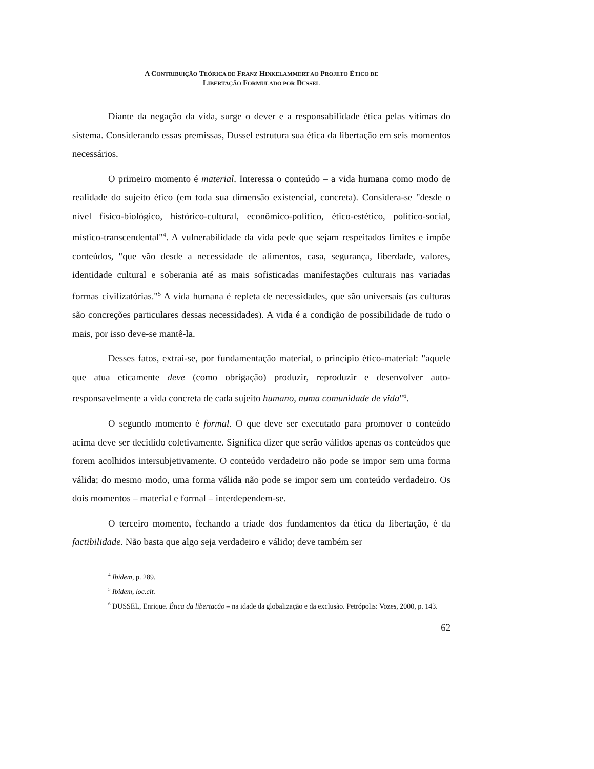A CONTRIBUIÇÃO TEÓRICA DE FRANZ HINKELAMMERT AO PROJETO ÉTICO DE
LIBERTAÇÃO FORMULADO POR DUSSEL
Diante da negação da vida, surge o dever e a responsabilidade ética pelas vítimas do sistema. Considerando essas premissas, Dussel estrutura sua ética da libertação em seis momentos necessários.
O primeiro momento é material. Interessa o conteúdo – a vida humana como modo de realidade do sujeito ético (em toda sua dimensão existencial, concreta). Considera-se "desde o nível físico-biológico, histórico-cultural, econômico-político, ético-estético, político-social, místico-transcendental"<sup>4</sup>. A vulnerabilidade da vida pede que sejam respeitados limites e impõe conteúdos, "que vão desde a necessidade de alimentos, casa, segurança, liberdade, valores, identidade cultural e soberania até as mais sofisticadas manifestações culturais nas variadas formas civilizatórias."<sup>5</sup> A vida humana é repleta de necessidades, que são universais (as culturas são concreções particulares dessas necessidades). A vida é a condição de possibilidade de tudo o mais, por isso deve-se mantê-la.
Desses fatos, extrai-se, por fundamentação material, o princípio ético-material: "aquele que atua eticamente deve (como obrigação) produzir, reproduzir e desenvolver auto-responsavelmente a vida concreta de cada sujeito humano, numa comunidade de vida"<sup>6</sup>.
O segundo momento é formal. O que deve ser executado para promover o conteúdo acima deve ser decidido coletivamente. Significa dizer que serão válidos apenas os conteúdos que forem acolhidos intersubjetivamente. O conteúdo verdadeiro não pode se impor sem uma forma válida; do mesmo modo, uma forma válida não pode se impor sem um conteúdo verdadeiro. Os dois momentos – material e formal – interdependem-se.
O terceiro momento, fechando a tríade dos fundamentos da ética da libertação, é da factibilidade. Não basta que algo seja verdadeiro e válido; deve também ser
<sup>4</sup> Ibidem, p. 289.
<sup>5</sup> Ibidem, loc.cit.
<sup>6</sup> DUSSEL, Enrique. Ética da libertação – na idade da globalização e da exclusão. Petrópolis: Vozes, 2000, p. 143.
62